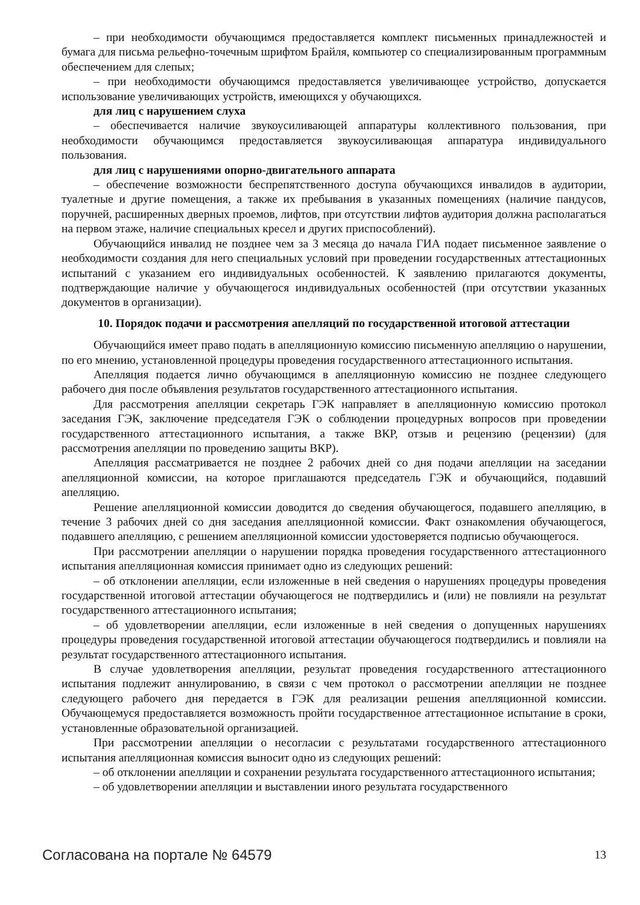– при необходимости обучающимся предоставляется комплект письменных принадлежностей и бумага для письма рельефно-точечным шрифтом Брайля, компьютер со специализированным программным обеспечением для слепых;
– при необходимости обучающимся предоставляется увеличивающее устройство, допускается использование увеличивающих устройств, имеющихся у обучающихся.
для лиц с нарушением слуха
– обеспечивается наличие звукоусиливающей аппаратуры коллективного пользования, при необходимости обучающимся предоставляется звукоусиливающая аппаратура индивидуального пользования.
для лиц с нарушениями опорно-двигательного аппарата
– обеспечение возможности беспрепятственного доступа обучающихся инвалидов в аудитории, туалетные и другие помещения, а также их пребывания в указанных помещениях (наличие пандусов, поручней, расширенных дверных проемов, лифтов, при отсутствии лифтов аудитория должна располагаться на первом этаже, наличие специальных кресел и других приспособлений).
Обучающийся инвалид не позднее чем за 3 месяца до начала ГИА подает письменное заявление о необходимости создания для него специальных условий при проведении государственных аттестационных испытаний с указанием его индивидуальных особенностей. К заявлению прилагаются документы, подтверждающие наличие у обучающегося индивидуальных особенностей (при отсутствии указанных документов в организации).
10. Порядок подачи и рассмотрения апелляций по государственной итоговой аттестации
Обучающийся имеет право подать в апелляционную комиссию письменную апелляцию о нарушении, по его мнению, установленной процедуры проведения государственного аттестационного испытания.
Апелляция подается лично обучающимся в апелляционную комиссию не позднее следующего рабочего дня после объявления результатов государственного аттестационного испытания.
Для рассмотрения апелляции секретарь ГЭК направляет в апелляционную комиссию протокол заседания ГЭК, заключение председателя ГЭК о соблюдении процедурных вопросов при проведении государственного аттестационного испытания, а также ВКР, отзыв и рецензию (рецензии) (для рассмотрения апелляции по проведению защиты ВКР).
Апелляция рассматривается не позднее 2 рабочих дней со дня подачи апелляции на заседании апелляционной комиссии, на которое приглашаются председатель ГЭК и обучающийся, подавший апелляцию.
Решение апелляционной комиссии доводится до сведения обучающегося, подавшего апелляцию, в течение 3 рабочих дней со дня заседания апелляционной комиссии. Факт ознакомления обучающегося, подавшего апелляцию, с решением апелляционной комиссии удостоверяется подписью обучающегося.
При рассмотрении апелляции о нарушении порядка проведения государственного аттестационного испытания апелляционная комиссия принимает одно из следующих решений:
– об отклонении апелляции, если изложенные в ней сведения о нарушениях процедуры проведения государственной итоговой аттестации обучающегося не подтвердились и (или) не повлияли на результат государственного аттестационного испытания;
– об удовлетворении апелляции, если изложенные в ней сведения о допущенных нарушениях процедуры проведения государственной итоговой аттестации обучающегося подтвердились и повлияли на результат государственного аттестационного испытания.
В случае удовлетворения апелляции, результат проведения государственного аттестационного испытания подлежит аннулированию, в связи с чем протокол о рассмотрении апелляции не позднее следующего рабочего дня передается в ГЭК для реализации решения апелляционной комиссии. Обучающемуся предоставляется возможность пройти государственное аттестационное испытание в сроки, установленные образовательной организацией.
При рассмотрении апелляции о несогласии с результатами государственного аттестационного испытания апелляционная комиссия выносит одно из следующих решений:
– об отклонении апелляции и сохранении результата государственного аттестационного испытания;
– об удовлетворении апелляции и выставлении иного результата государственного
Согласована на портале № 64579 13